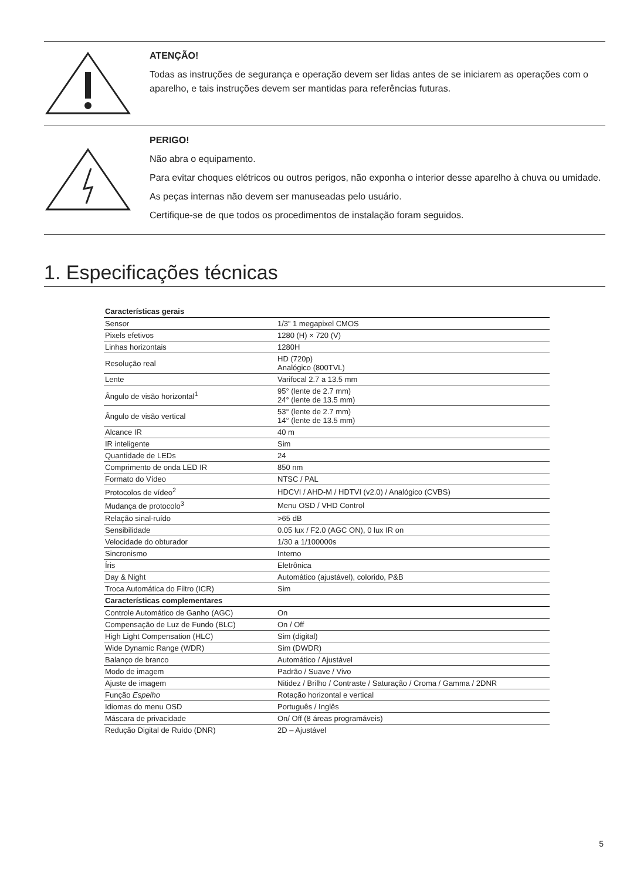ATENÇÃO!
Todas as instruções de segurança e operação devem ser lidas antes de se iniciarem as operações com o aparelho, e tais instruções devem ser mantidas para referências futuras.
PERIGO!
Não abra o equipamento.
Para evitar choques elétricos ou outros perigos, não exponha o interior desse aparelho à chuva ou umidade.
As peças internas não devem ser manuseadas pelo usuário.
Certifique-se de que todos os procedimentos de instalação foram seguidos.
1. Especificações técnicas
| Características gerais | |
| --- | --- |
| Sensor | 1/3” 1 megapixel CMOS |
| Pixels efetivos | 1280 (H) × 720 (V) |
| Linhas horizontais | 1280H |
| Resolução real | HD (720p) Analógico (800TVL) |
| Lente | Varifocal 2.7 a 13.5 mm |
| Ângulo de visão horizontal<sup>1</sup> | 95° (lente de 2.7 mm) 24° (lente de 13.5 mm) |
| Ângulo de visão vertical | 53° (lente de 2.7 mm) 14° (lente de 13.5 mm) |
| Alcance IR | 40 m |
| IR inteligente | Sim |
| Quantidade de LEDs | 24 |
| Comprimento de onda LED IR | 850 nm |
| Formato do Vídeo | NTSC / PAL |
| Protocolos de vídeo<sup>2</sup> | HDCVI / AHD-M / HDTVI (v2.0) / Analógico (CVBS) |
| Mudança de protocolo<sup>3</sup> | Menu OSD / VHD Control |
| Relação sinal-ruído | >65 dB |
| Sensibilidade | 0.05 lux / F2.0 (AGC ON), 0 lux IR on |
| Velocidade do obturador | 1/30 a 1/100000s |
| Sincronismo | Interno |
| Íris | Eletrônica |
| Day & Night | Automático (ajustável), colorido, P&B |
| Troca Automática do Filtro (ICR) | Sim |
| Características complementares | |
| Controle Automático de Ganho (AGC) | On |
| Compensação de Luz de Fundo (BLC) | On / Off |
| High Light Compensation (HLC) | Sim (digital) |
| Wide Dynamic Range (WDR) | Sim (DWDR) |
| Balanço de branco | Automático / Ajustável |
| Modo de imagem | Padrão / Suave / Vivo |
| Ajuste de imagem | Nitidez / Brilho / Contraste / Saturação / Croma / Gamma / 2DNR |
| Função Espelho | Rotação horizontal e vertical |
| Idiomas do menu OSD | Português / Inglês |
| Máscara de privacidade | On/ Off (8 áreas programáveis) |
| Redução Digital de Ruído (DNR) | 2D – Ajustável |
5